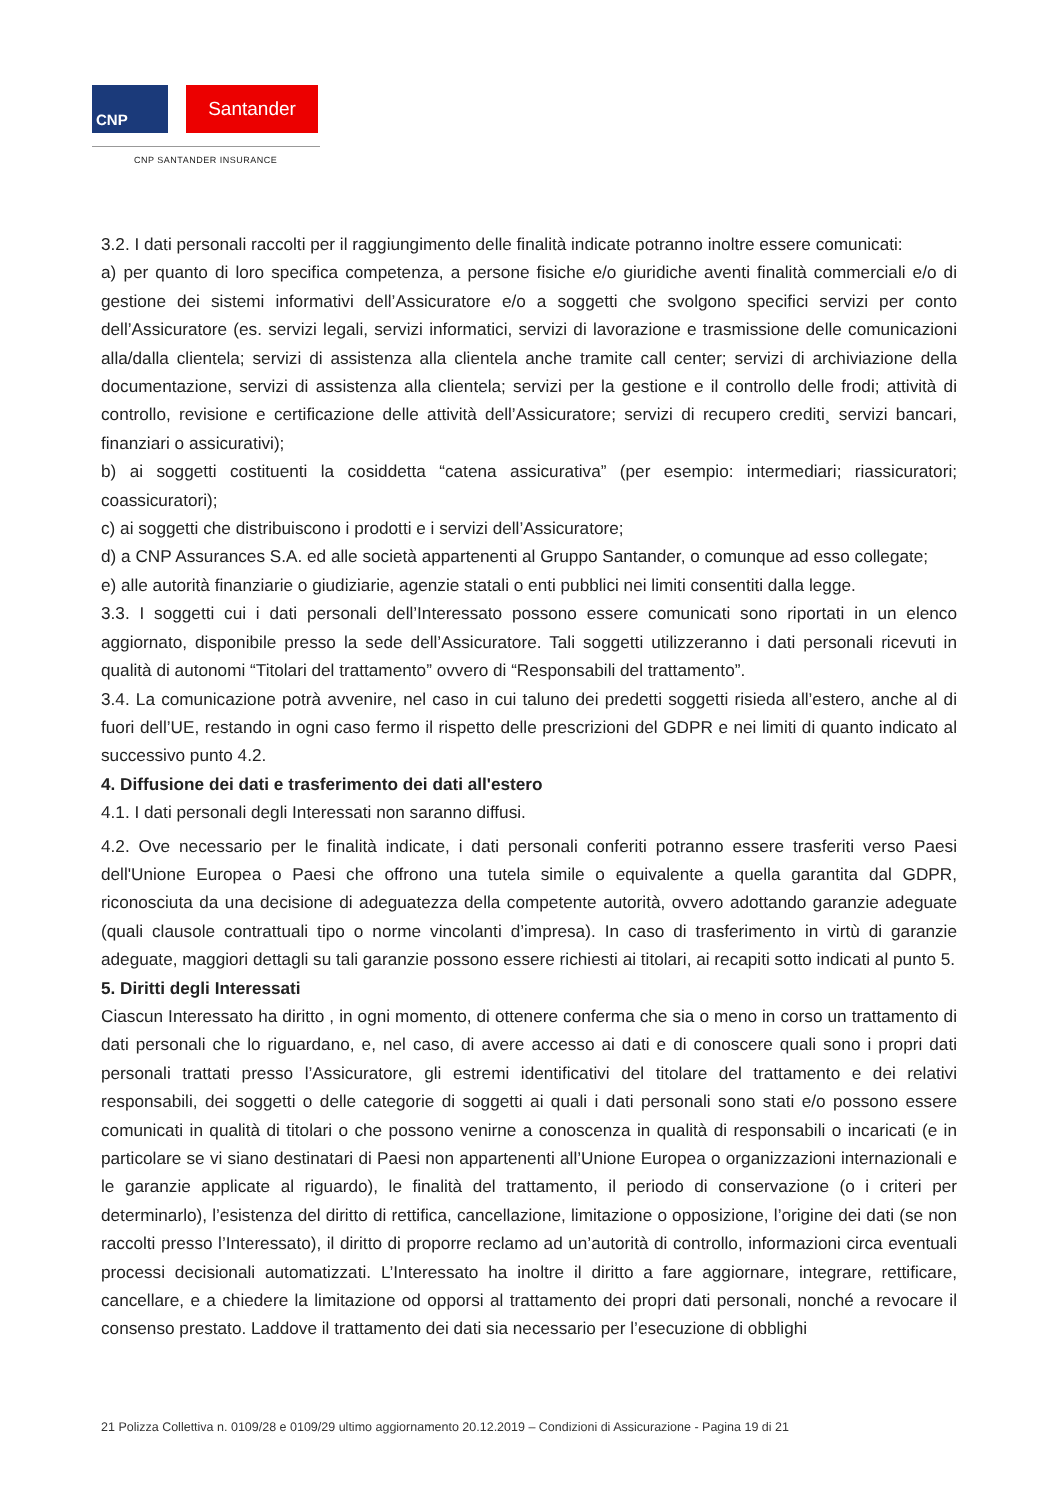CNP Santander
CNP SANTANDER INSURANCE
3.2. I dati personali raccolti per il raggiungimento delle finalità indicate potranno inoltre essere comunicati:
a) per quanto di loro specifica competenza, a persone fisiche e/o giuridiche aventi finalità commerciali e/o di gestione dei sistemi informativi dell’Assicuratore e/o a soggetti che svolgono specifici servizi per conto dell’Assicuratore (es. servizi legali, servizi informatici, servizi di lavorazione e trasmissione delle comunicazioni alla/dalla clientela; servizi di assistenza alla clientela anche tramite call center; servizi di archiviazione della documentazione, servizi di assistenza alla clientela; servizi per la gestione e il controllo delle frodi; attività di controllo, revisione e certificazione delle attività dell’Assicuratore; servizi di recupero crediti¸ servizi bancari, finanziari o assicurativi);
b) ai soggetti costituenti la cosiddetta “catena assicurativa” (per esempio: intermediari; riassicuratori; coassicuratori);
c) ai soggetti che distribuiscono i prodotti e i servizi dell’Assicuratore;
d) a CNP Assurances S.A. ed alle società appartenenti al Gruppo Santander, o comunque ad esso collegate;
e) alle autorità finanziarie o giudiziarie, agenzie statali o enti pubblici nei limiti consentiti dalla legge.
3.3. I soggetti cui i dati personali dell’Interessato possono essere comunicati sono riportati in un elenco aggiornato, disponibile presso la sede dell’Assicuratore. Tali soggetti utilizzeranno i dati personali ricevuti in qualità di autonomi “Titolari del trattamento” ovvero di “Responsabili del trattamento”.
3.4. La comunicazione potrà avvenire, nel caso in cui taluno dei predetti soggetti risieda all’estero, anche al di fuori dell’UE, restando in ogni caso fermo il rispetto delle prescrizioni del GDPR e nei limiti di quanto indicato al successivo punto 4.2.
4. Diffusione dei dati e trasferimento dei dati all'estero
4.1. I dati personali degli Interessati non saranno diffusi.
4.2. Ove necessario per le finalità indicate, i dati personali conferiti potranno essere trasferiti verso Paesi dell'Unione Europea o Paesi che offrono una tutela simile o equivalente a quella garantita dal GDPR, riconosciuta da una decisione di adeguatezza della competente autorità, ovvero adottando garanzie adeguate (quali clausole contrattuali tipo o norme vincolanti d’impresa). In caso di trasferimento in virtù di garanzie adeguate, maggiori dettagli su tali garanzie possono essere richiesti ai titolari, ai recapiti sotto indicati al punto 5.
5. Diritti degli Interessati
Ciascun Interessato ha diritto , in ogni momento, di ottenere conferma che sia o meno in corso un trattamento di dati personali che lo riguardano, e, nel caso, di avere accesso ai dati e di conoscere quali sono i propri dati personali trattati presso l’Assicuratore, gli estremi identificativi del titolare del trattamento e dei relativi responsabili, dei soggetti o delle categorie di soggetti ai quali i dati personali sono stati e/o possono essere comunicati in qualità di titolari o che possono venirne a conoscenza in qualità di responsabili o incaricati (e in particolare se vi siano destinatari di Paesi non appartenenti all’Unione Europea o organizzazioni internazionali e le garanzie applicate al riguardo), le finalità del trattamento, il periodo di conservazione (o i criteri per determinarlo), l’esistenza del diritto di rettifica, cancellazione, limitazione o opposizione, l’origine dei dati (se non raccolti presso l’Interessato), il diritto di proporre reclamo ad un’autorità di controllo, informazioni circa eventuali processi decisionali automatizzati. L’Interessato ha inoltre il diritto a fare aggiornare, integrare, rettificare, cancellare, e a chiedere la limitazione od opporsi al trattamento dei propri dati personali, nonché a revocare il consenso prestato. Laddove il trattamento dei dati sia necessario per l’esecuzione di obblighi
21 Polizza Collettiva n. 0109/28 e 0109/29 ultimo aggiornamento 20.12.2019 – Condizioni di Assicurazione - Pagina 19 di 21